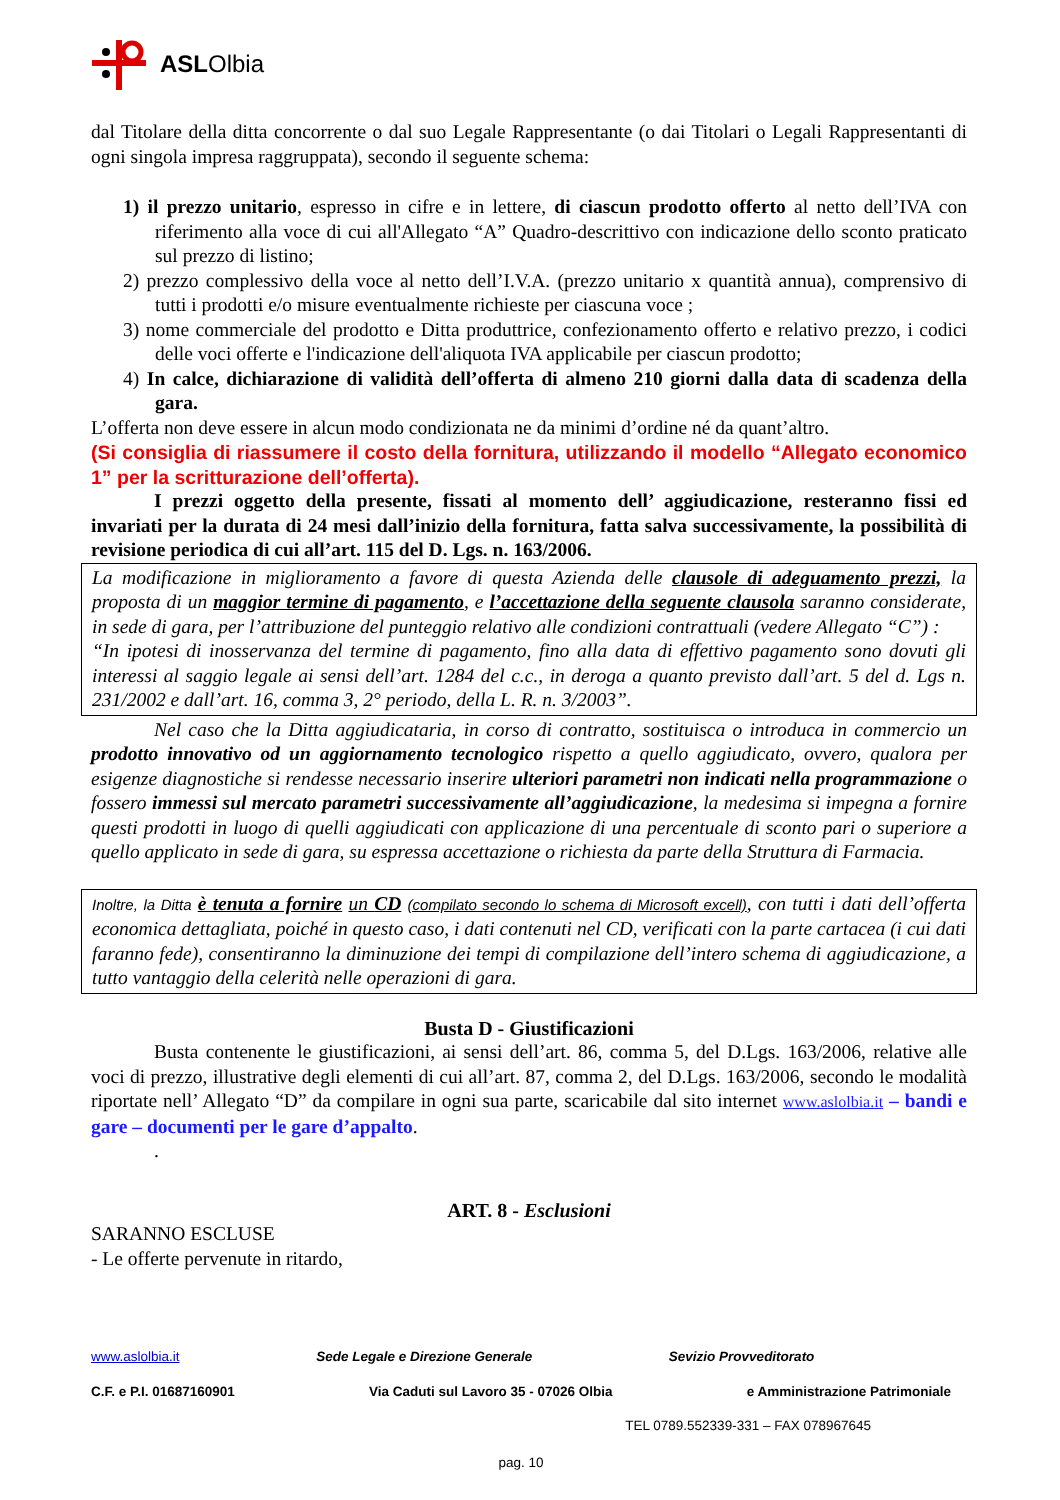ASLOlbia
dal Titolare della ditta concorrente o dal suo Legale Rappresentante (o dai Titolari o Legali Rappresentanti di ogni singola impresa raggruppata), secondo il seguente schema:
1) il prezzo unitario, espresso in cifre e in lettere, di ciascun prodotto offerto al netto dell’IVA con riferimento alla voce di cui all'Allegato “A” Quadro-descrittivo con indicazione dello sconto praticato sul prezzo di listino;
2) prezzo complessivo della voce al netto dell’I.V.A. (prezzo unitario x quantità annua), comprensivo di tutti i prodotti e/o misure eventualmente richieste per ciascuna voce ;
3) nome commerciale del prodotto e Ditta produttrice, confezionamento offerto e relativo prezzo, i codici delle voci offerte e l'indicazione dell'aliquota IVA applicabile per ciascun prodotto;
4) In calce, dichiarazione di validità dell’offerta di almeno 210 giorni dalla data di scadenza della gara.
L’offerta non deve essere in alcun modo condizionata ne da minimi d’ordine né da quant’altro.
(Si consiglia di riassumere il costo della fornitura, utilizzando il modello “Allegato economico 1” per la scritturazione dell’offerta).
I prezzi oggetto della presente, fissati al momento dell’ aggiudicazione, resteranno fissi ed invariati per la durata di 24 mesi dall’inizio della fornitura, fatta salva successivamente, la possibilità di revisione periodica di cui all’art. 115 del D. Lgs. n. 163/2006.
La modificazione in miglioramento a favore di questa Azienda delle clausole di adeguamento prezzi, la proposta di un maggior termine di pagamento, e l’accettazione della seguente clausola saranno considerate, in sede di gara, per l’attribuzione del punteggio relativo alle condizioni contrattuali (vedere Allegato “C”) :
“In ipotesi di inosservanza del termine di pagamento, fino alla data di effettivo pagamento sono dovuti gli interessi al saggio legale ai sensi dell’art. 1284 del c.c., in deroga a quanto previsto dall’art. 5 del d. Lgs n. 231/2002 e dall’art. 16, comma 3, 2° periodo, della L. R. n. 3/2003”.
Nel caso che la Ditta aggiudicataria, in corso di contratto, sostituisca o introduca in commercio un prodotto innovativo od un aggiornamento tecnologico rispetto a quello aggiudicato, ovvero, qualora per esigenze diagnostiche si rendesse necessario inserire ulteriori parametri non indicati nella programmazione o fossero immessi sul mercato parametri successivamente all’aggiudicazione, la medesima si impegna a fornire questi prodotti in luogo di quelli aggiudicati con applicazione di una percentuale di sconto pari o superiore a quello applicato in sede di gara, su espressa accettazione o richiesta da parte della Struttura di Farmacia.
Inoltre, la Ditta è tenuta a fornire un CD (compilato secondo lo schema di Microsoft excell), con tutti i dati dell’offerta economica dettagliata, poiché in questo caso, i dati contenuti nel CD, verificati con la parte cartacea (i cui dati faranno fede), consentiranno la diminuzione dei tempi di compilazione dell’intero schema di aggiudicazione, a tutto vantaggio della celerità nelle operazioni di gara.
Busta D - Giustificazioni
Busta contenente le giustificazioni, ai sensi dell’art. 86, comma 5, del D.Lgs. 163/2006, relative alle voci di prezzo, illustrative degli elementi di cui all’art. 87, comma 2, del D.Lgs. 163/2006, secondo le modalità riportate nell’ Allegato “D” da compilare in ogni sua parte, scaricabile dal sito internet www.aslolbia.it – bandi e gare – documenti per le gare d’appalto.
.
ART. 8 - Esclusioni
SARANNO ESCLUSE
- Le offerte pervenute in ritardo,
www.aslolbia.it Sede Legale e Direzione Generale Sevizio Provveditorato
C.F. e P.I. 01687160901 Via Caduti sul Lavoro 35 - 07026 Olbia e Amministrazione Patrimoniale
TEL 0789.552339-331 – FAX 078967645
pag. 10